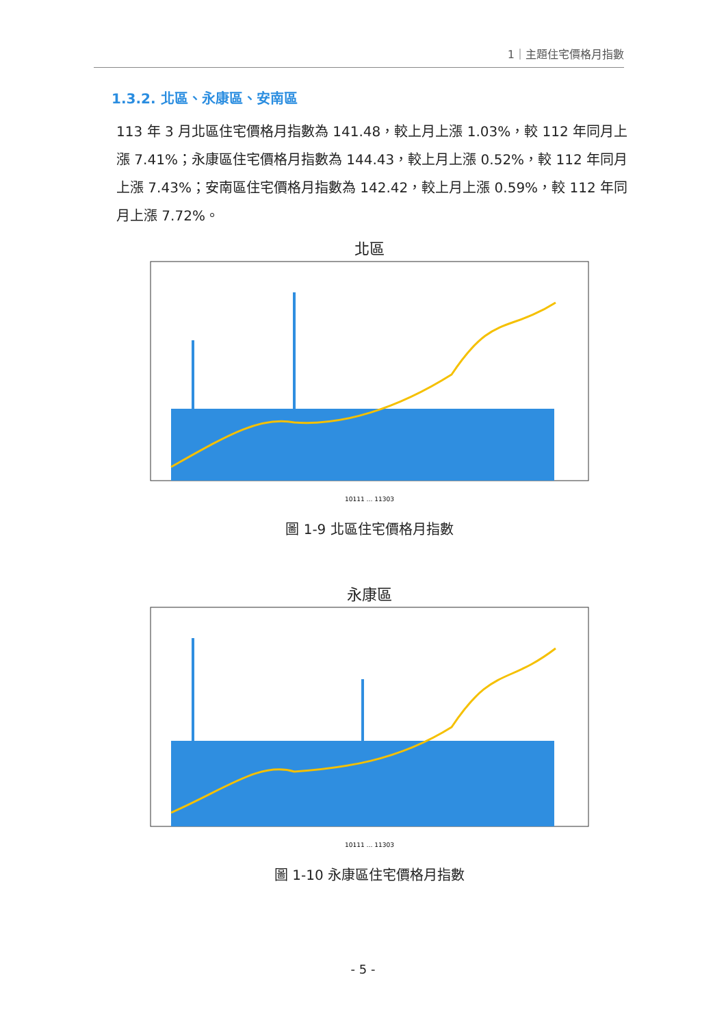1｜主題住宅價格月指數
1.3.2. 北區、永康區、安南區
113 年 3 月北區住宅價格月指數為 141.48，較上月上漲 1.03%，較 112 年同月上漲 7.41%；永康區住宅價格月指數為 144.43，較上月上漲 0.52%，較 112 年同月上漲 7.43%；安南區住宅價格月指數為 142.42，較上月上漲 0.59%，較 112 年同月上漲 7.72%。
北區
10111 … 11303
圖 1-9 北區住宅價格月指數
永康區
10111 … 11303
圖 1-10 永康區住宅價格月指數
- 5 -